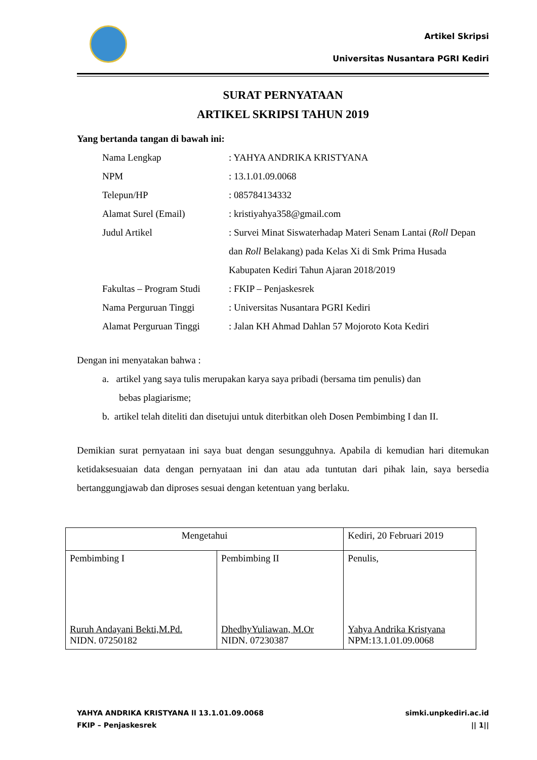Artikel Skripsi
Universitas Nusantara PGRI Kediri
SURAT PERNYATAAN
ARTIKEL SKRIPSI TAHUN 2019
Yang bertanda tangan di bawah ini:
| Nama Lengkap | : YAHYA ANDRIKA KRISTYANA |
| NPM | : 13.1.01.09.0068 |
| Telepun/HP | : 085784134332 |
| Alamat Surel (Email) | : kristiyahya358@gmail.com |
| Judul Artikel | : Survei Minat Siswaterhadap Materi Senam Lantai ( Roll Depan dan Roll Belakang) pada Kelas Xi di Smk Prima Husada Kabupaten Kediri Tahun Ajaran 2018/2019 |
| Fakultas – Program Studi | : FKIP – Penjaskesrek |
| Nama Perguruan Tinggi | : Universitas Nusantara PGRI Kediri |
| Alamat Perguruan Tinggi | : Jalan KH Ahmad Dahlan 57 Mojoroto Kota Kediri |
Dengan ini menyatakan bahwa :
a. artikel yang saya tulis merupakan karya saya pribadi (bersama tim penulis) dan
bebas plagiarisme;
b. artikel telah diteliti dan disetujui untuk diterbitkan oleh Dosen Pembimbing I dan II.
Demikian surat pernyataan ini saya buat dengan sesungguhnya. Apabila di kemudian hari ditemukan ketidaksesuaian data dengan pernyataan ini dan atau ada tuntutan dari pihak lain, saya bersedia bertanggungjawab dan diproses sesuai dengan ketentuan yang berlaku.
| Mengetahui | | Kediri, 20 Februari 2019 |
| Pembimbing I Ruruh Andayani Bekti,M.Pd. NIDN. 07250182 | Pembimbing II DhedhyYuliawan, M.Or NIDN. 07230387 | Penulis, Yahya Andrika Kristyana NPM:13.1.01.09.0068 |
YAHYA ANDRIKA KRISTYANA ll 13.1.01.09.0068
FKIP – Penjaskesrek
simki.unpkediri.ac.id
|| 1||